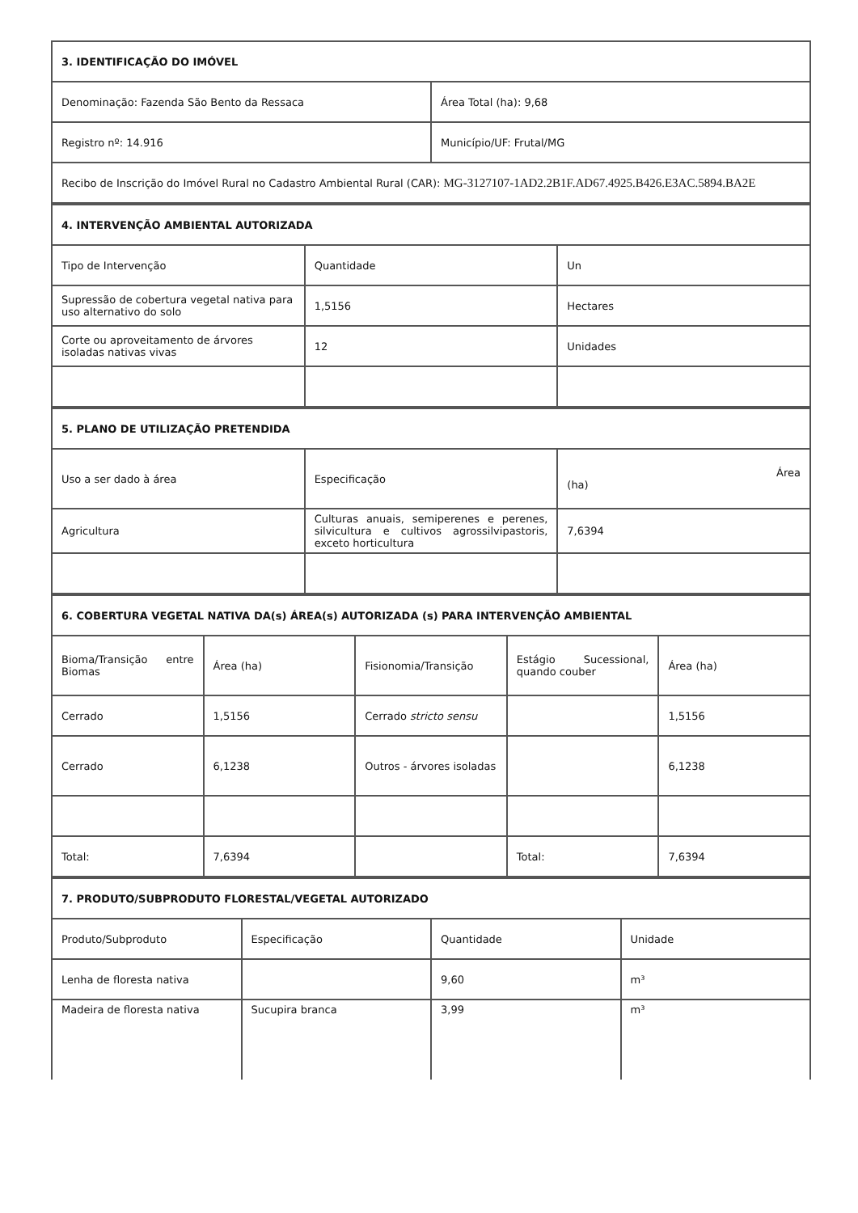| 3. IDENTIFICAÇÃO DO IMÓVEL | |
| --- | --- |
| Denominação: Fazenda São Bento da Ressaca | Área Total (ha): 9,68 |
| Registro nº: 14.916 | Município/UF: Frutal/MG |
| Recibo de Inscrição do Imóvel Rural no Cadastro Ambiental Rural (CAR): MG-3127107-1AD2.2B1F.AD67.4925.B426.E3AC.5894.BA2E | |
| 4. INTERVENÇÃO AMBIENTAL AUTORIZADA | | |
| --- | --- | --- |
| Tipo de Intervenção | Quantidade | Un |
| Supressão de cobertura vegetal nativa para uso alternativo do solo | 1,5156 | Hectares |
| Corte ou aproveitamento de árvores isoladas nativas vivas | 12 | Unidades |
| 5. PLANO DE UTILIZAÇÃO PRETENDIDA | | |
| --- | --- | --- |
| Uso a ser dado à área | Especificação | Área (ha) |
| Agricultura | Culturas anuais, semiperenes e perenes, silvicultura e cultivos agrossilvipastoris, exceto horticultura | 7,6394 |
| 6. COBERTURA VEGETAL NATIVA DA(s) ÁREA(s) AUTORIZADA (s) PARA INTERVENÇÃO AMBIENTAL | | | | |
| --- | --- | --- | --- | --- |
| Bioma/Transição entre Biomas | Área (ha) | Fisionomia/Transição | Estágio Sucessional, quando couber | Área (ha) |
| Cerrado | 1,5156 | Cerrado stricto sensu | | 1,5156 |
| Cerrado | 6,1238 | Outros - árvores isoladas | | 6,1238 |
| Total: | 7,6394 | | Total: | 7,6394 |
| 7. PRODUTO/SUBPRODUTO FLORESTAL/VEGETAL AUTORIZADO | | | |
| --- | --- | --- | --- |
| Produto/Subproduto | Especificação | Quantidade | Unidade |
| Lenha de floresta nativa | | 9,60 | m³ |
| Madeira de floresta nativa | Sucupira branca | 3,99 | m³ |